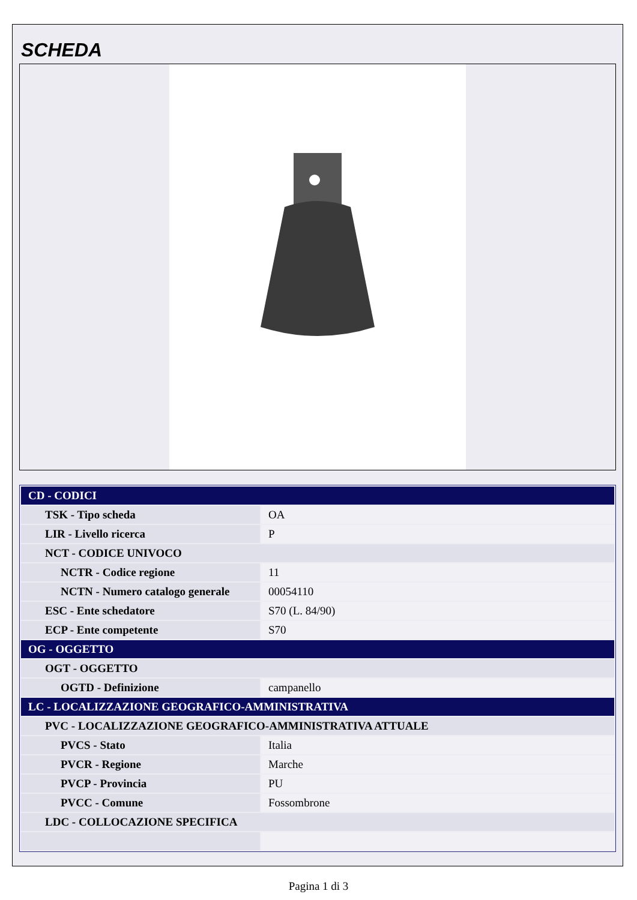SCHEDA
| CD - CODICI | |
| TSK - Tipo scheda | OA |
| LIR - Livello ricerca | P |
| NCT - CODICE UNIVOCO | |
| NCTR - Codice regione | 11 |
| NCTN - Numero catalogo generale | 00054110 |
| ESC - Ente schedatore | S70 (L. 84/90) |
| ECP - Ente competente | S70 |
| OG - OGGETTO | |
| OGT - OGGETTO | |
| OGTD - Definizione | campanello |
| LC - LOCALIZZAZIONE GEOGRAFICO-AMMINISTRATIVA | |
| PVC - LOCALIZZAZIONE GEOGRAFICO-AMMINISTRATIVA ATTUALE | |
| PVCS - Stato | Italia |
| PVCR - Regione | Marche |
| PVCP - Provincia | PU |
| PVCC - Comune | Fossombrone |
| LDC - COLLOCAZIONE SPECIFICA | |
Pagina 1 di 3